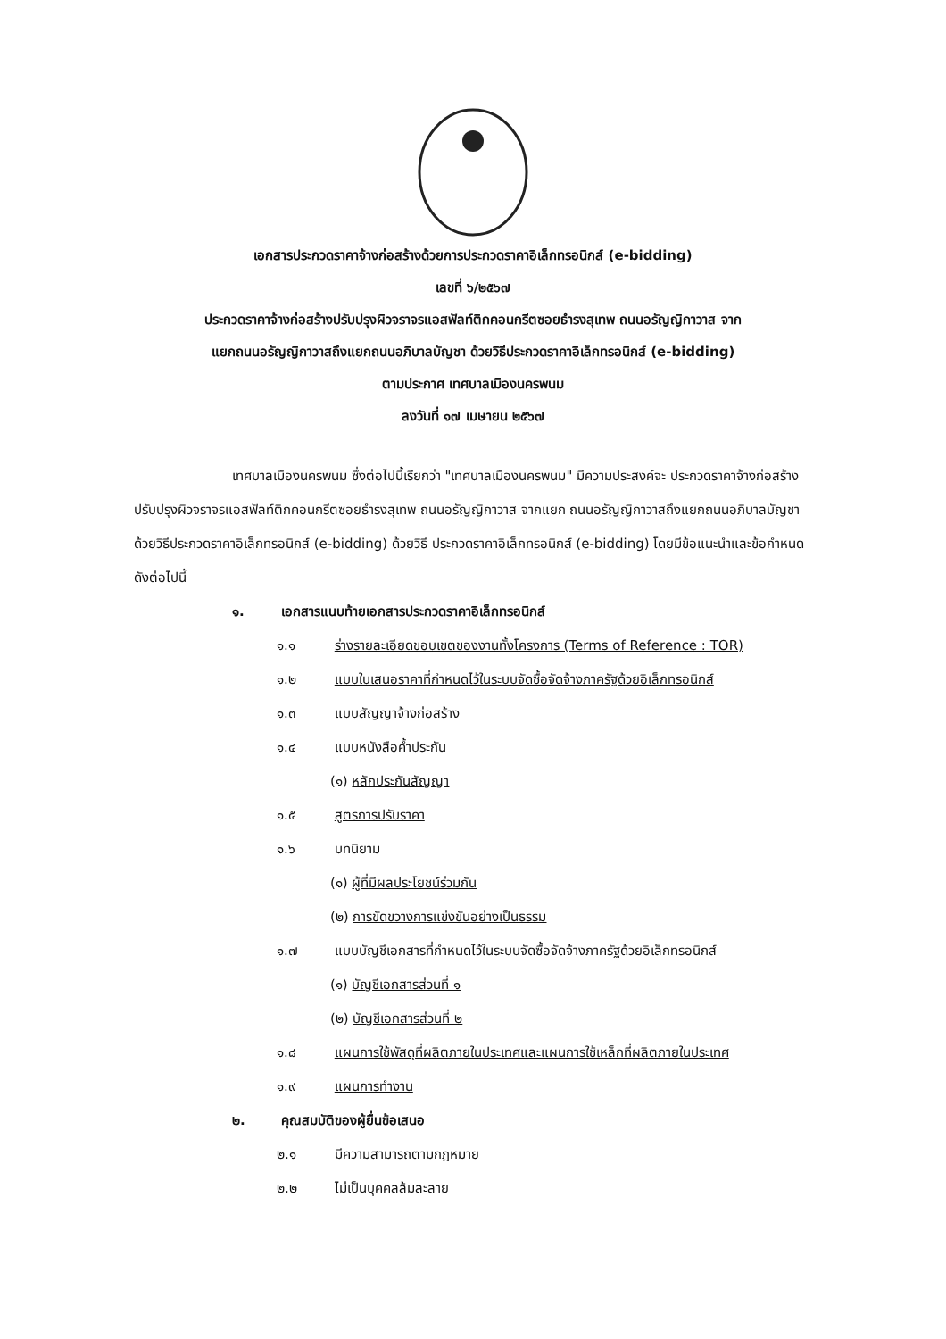เอกสารประกวดราคาจ้างก่อสร้างด้วยการประกวดราคาอิเล็กทรอนิกส์ (e-bidding)
เลขที่ ๖/๒๕๖๗
ประกวดราคาจ้างก่อสร้างปรับปรุงผิวจราจรแอสฟัลท์ติกคอนกรีตซอยธำรงสุเทพ ถนนอรัญญิกาวาส จาก
แยกถนนอรัญญิกาวาสถึงแยกถนนอภิบาลบัญชา ด้วยวิธีประกวดราคาอิเล็กทรอนิกส์ (e-bidding)
ตามประกาศ เทศบาลเมืองนครพนม
ลงวันที่ ๑๗ เมษายน ๒๕๖๗
เทศบาลเมืองนครพนม ซึ่งต่อไปนี้เรียกว่า "เทศบาลเมืองนครพนม" มีความประสงค์จะ ประกวดราคาจ้างก่อสร้างปรับปรุงผิวจราจรแอสฟัลท์ติกคอนกรีตซอยธำรงสุเทพ ถนนอรัญญิกาวาส จากแยก ถนนอรัญญิกาวาสถึงแยกถนนอภิบาลบัญชา ด้วยวิธีประกวดราคาอิเล็กทรอนิกส์ (e-bidding) ด้วยวิธี ประกวดราคาอิเล็กทรอนิกส์ (e-bidding) โดยมีข้อแนะนำและข้อกำหนดดังต่อไปนี้
๑. เอกสารแนบท้ายเอกสารประกวดราคาอิเล็กทรอนิกส์
๑.๑ ร่างรายละเอียดขอบเขตของงานทั้งโครงการ (Terms of Reference : TOR)
๑.๒ แบบใบเสนอราคาที่กำหนดไว้ในระบบจัดซื้อจัดจ้างภาครัฐด้วยอิเล็กทรอนิกส์
๑.๓ แบบสัญญาจ้างก่อสร้าง
๑.๔ แบบหนังสือค้ำประกัน
(๑) หลักประกันสัญญา
๑.๕ สูตรการปรับราคา
๑.๖ บทนิยาม
(๑) ผู้ที่มีผลประโยชน์ร่วมกัน
(๒) การขัดขวางการแข่งขันอย่างเป็นธรรม
๑.๗ แบบบัญชีเอกสารที่กำหนดไว้ในระบบจัดซื้อจัดจ้างภาครัฐด้วยอิเล็กทรอนิกส์
(๑) บัญชีเอกสารส่วนที่ ๑
(๒) บัญชีเอกสารส่วนที่ ๒
๑.๘ แผนการใช้พัสดุที่ผลิตภายในประเทศและแผนการใช้เหล็กที่ผลิตภายในประเทศ
๑.๙ แผนการทำงาน
๒. คุณสมบัติของผู้ยื่นข้อเสนอ
๒.๑ มีความสามารถตามกฎหมาย
๒.๒ ไม่เป็นบุคคลล้มละลาย